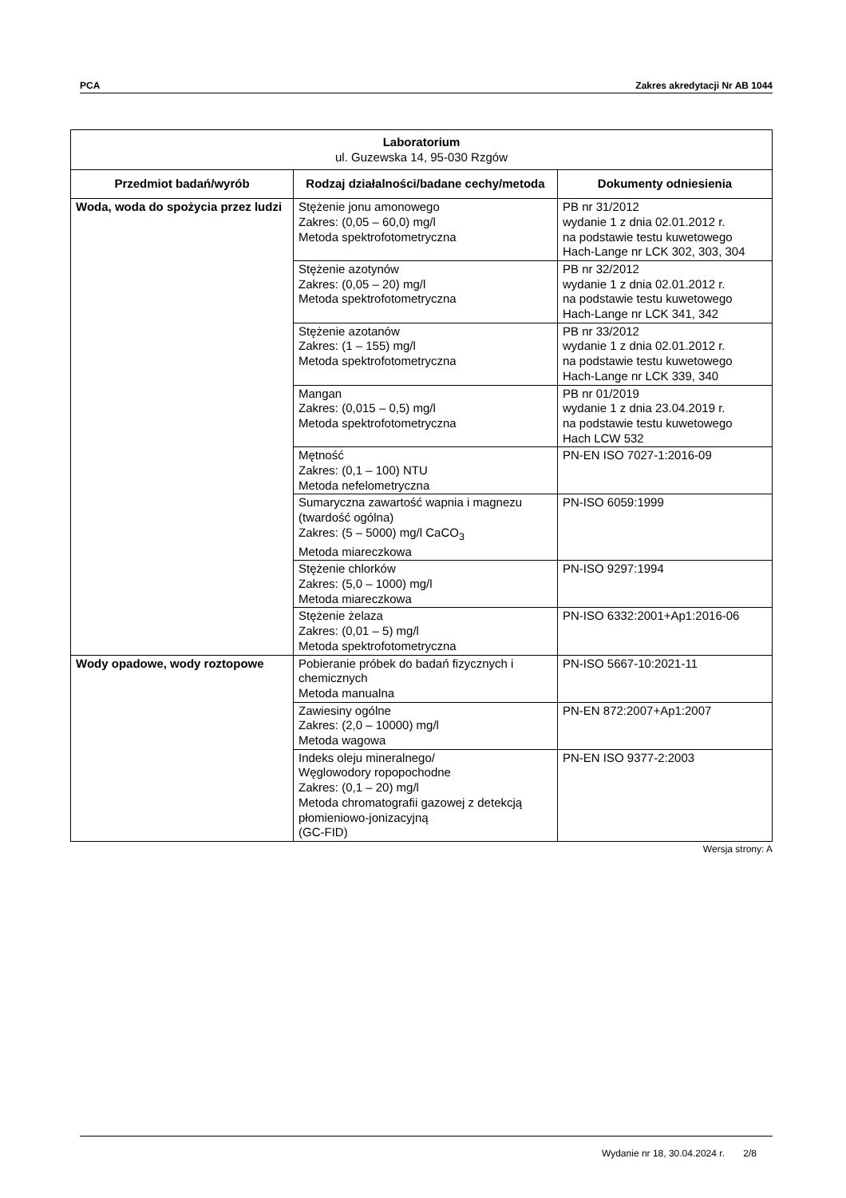PCA Zakres akredytacji Nr AB 1044
| Laboratorium ul. Guzewska 14, 95-030 Rzgów | | |
| --- | --- | --- |
| Przedmiot badań/wyrób | Rodzaj działalności/badane cechy/metoda | Dokumenty odniesienia |
| Woda, woda do spożycia przez ludzi | Stężenie jonu amonowego Zakres: (0,05 – 60,0) mg/l Metoda spektrofotometryczna | PB nr 31/2012 wydanie 1 z dnia 02.01.2012 r. na podstawie testu kuwetowego Hach-Lange nr LCK 302, 303, 304 |
| | Stężenie azotynów Zakres: (0,05 – 20) mg/l Metoda spektrofotometryczna | PB nr 32/2012 wydanie 1 z dnia 02.01.2012 r. na podstawie testu kuwetowego Hach-Lange nr LCK 341, 342 |
| | Stężenie azotanów Zakres: (1 – 155) mg/l Metoda spektrofotometryczna | PB nr 33/2012 wydanie 1 z dnia 02.01.2012 r. na podstawie testu kuwetowego Hach-Lange nr LCK 339, 340 |
| | Mangan Zakres: (0,015 – 0,5) mg/l Metoda spektrofotometryczna | PB nr 01/2019 wydanie 1 z dnia 23.04.2019 r. na podstawie testu kuwetowego Hach LCW 532 |
| | Mętność Zakres: (0,1 – 100) NTU Metoda nefelometryczna | PN-EN ISO 7027-1:2016-09 |
| | Sumaryczna zawartość wapnia i magnezu (twardość ogólna) Zakres: (5 – 5000) mg/l CaCO<sub>3</sub> Metoda miareczkowa | PN-ISO 6059:1999 |
| | Stężenie chlorków Zakres: (5,0 – 1000) mg/l Metoda miareczkowa | PN-ISO 9297:1994 |
| | Stężenie żelaza Zakres: (0,01 – 5) mg/l Metoda spektrofotometryczna | PN-ISO 6332:2001+Ap1:2016-06 |
| Wody opadowe, wody roztopowe | Pobieranie próbek do badań fizycznych i chemicznych Metoda manualna | PN-ISO 5667-10:2021-11 |
| | Zawiesiny ogólne Zakres: (2,0 – 10000) mg/l Metoda wagowa | PN-EN 872:2007+Ap1:2007 |
| | Indeks oleju mineralnego/ Węglowodory ropopochodne Zakres: (0,1 – 20) mg/l Metoda chromatografii gazowej z detekcją płomieniowo-jonizacyjną (GC-FID) | PN-EN ISO 9377-2:2003 |
Wersja strony: A
Wydanie nr 18, 30.04.2024 r. 2/8